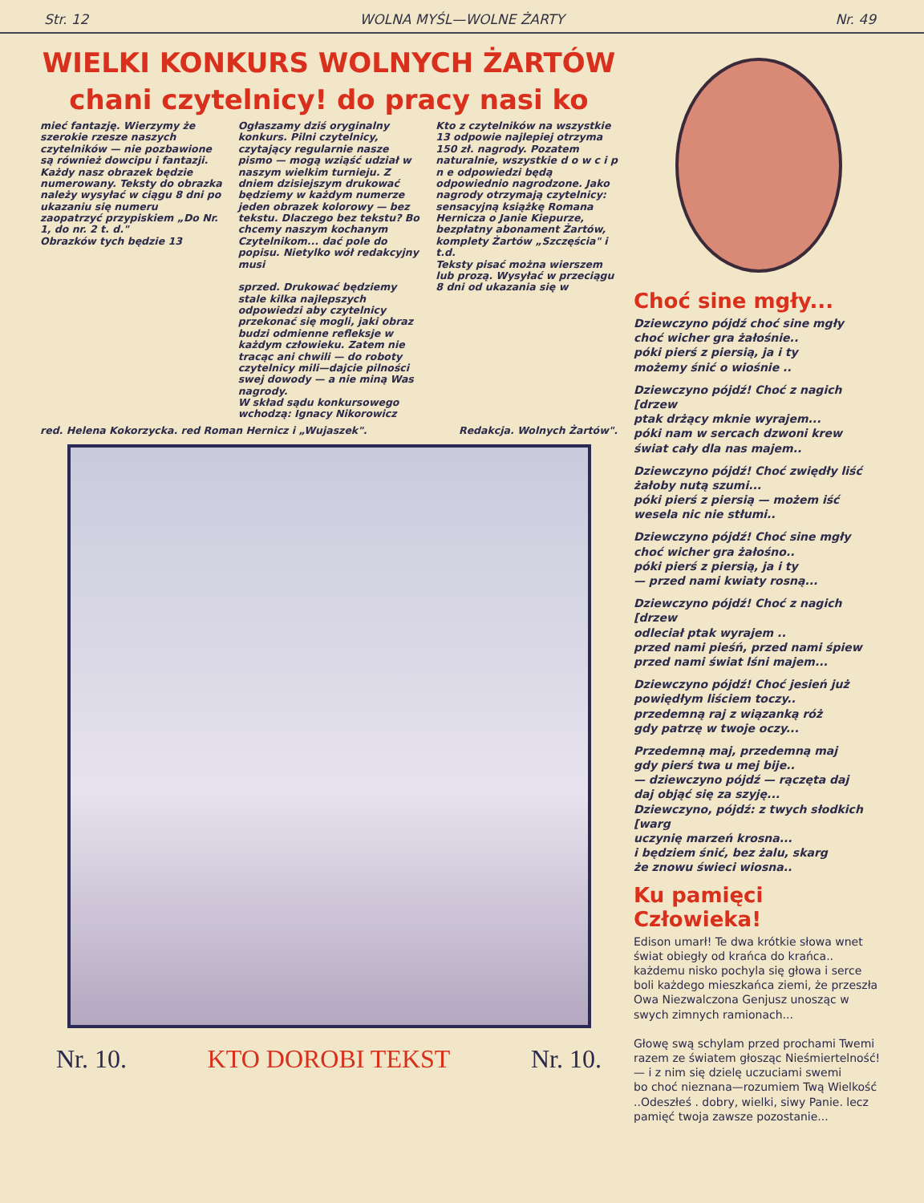Str. 12 WOLNA MYŚL—WOLNE ŻARTY Nr. 49
WIELKI KONKURS WOLNYCH ŻARTÓW
chani czytelnicy! do pracy nasi ko
mieć fantazję. Wierzymy że szerokie rzesze naszych czytelników — nie pozbawione są również dowcipu i fantazji. Każdy nasz obrazek będzie numerowany. Teksty do obrazka należy wysyłać w ciągu 8 dni po ukazaniu się numeru zaopatrzyć przypiskiem „Do Nr. 1, do nr. 2 t. d."
Obrazków tych będzie 13
Ogłaszamy dziś oryginalny konkurs. Pilni czytelnicy, czytający regularnie nasze pismo — mogą wziąść udział w naszym wielkim turnieju. Z dniem dzisiejszym drukować będziemy w każdym numerze jeden obrazek kolorowy — bez tekstu. Dlaczego bez tekstu? Bo chcemy naszym kochanym Czytelnikom... dać pole do popisu. Nietylko wół redakcyjny musi
sprzed. Drukować będziemy stale kilka najlepszych odpowiedzi aby czytelnicy przekonać się mogli, jaki obraz budzi odmienne refleksje w każdym człowieku. Zatem nie tracąc ani chwili — do roboty czytelnicy mili—dajcie pilności swej dowody — a nie miną Was nagrody.
W skład sądu konkursowego wchodzą: Ignacy Nikorowicz
Kto z czytelników na wszystkie 13 odpowie najlepiej otrzyma 150 zł. nagrody. Pozatem naturalnie, wszystkie d o w c i p n e odpowiedzi będą odpowiednio nagrodzone. Jako nagrody otrzymają czytelnicy: sensacyjną książkę Romana Hernicza o Janie Kiepurze, bezpłatny abonament Żartów, komplety Żartów „Szczęścia" i t.d.
Teksty pisać można wierszem lub prozą. Wysyłać w przeciągu 8 dni od ukazania się w
red. Helena Kokorzycka. red Roman Hernicz i „Wujaszek". Redakcja. Wolnych Żartów".
Nr. 10. KTO DOROBI TEKST Nr. 10.
Choć sine mgły...
Dziewczyno pójdź choć sine mgły
choć wicher gra żałośnie..
póki pierś z piersią, ja i ty
możemy śnić o wiośnie ..
Dziewczyno pójdź! Choć z nagich [drzew
ptak drżący mknie wyrajem...
póki nam w sercach dzwoni krew
świat cały dla nas majem..
Dziewczyno pójdź! Choć zwiędły liść
żałoby nutą szumi...
póki pierś z piersią — możem iść
wesela nic nie stłumi..
Dziewczyno pójdź! Choć sine mgły
choć wicher gra żałośno..
póki pierś z piersią, ja i ty
— przed nami kwiaty rosną...
Dziewczyno pójdź! Choć z nagich [drzew
odleciał ptak wyrajem ..
przed nami pieśń, przed nami śpiew
przed nami świat lśni majem...
Dziewczyno pójdź! Choć jesień już
powiędłym liściem toczy..
przedemną raj z wiązanką róż
gdy patrzę w twoje oczy...
Przedemną maj, przedemną maj
gdy pierś twa u mej bije..
— dziewczyno pójdź — rączęta daj
daj objąć się za szyję...
Dziewczyno, pójdź: z twych słodkich [warg
uczynię marzeń krosna...
i będziem śnić, bez żalu, skarg
że znowu świeci wiosna..
Ku pamięci Człowieka!
Edison umarł! Te dwa krótkie słowa wnet świat obiegły od krańca do krańca..
każdemu nisko pochyla się głowa i serce boli każdego mieszkańca ziemi, że przeszła Owa Niezwalczona Genjusz unosząc w swych zimnych ramionach...
Głowę swą schylam przed prochami Twemi
razem ze światem głosząc Nieśmiertelność!
— i z nim się dzielę uczuciami swemi
bo choć nieznana—rozumiem Twą Wielkość
..Odeszłeś . dobry, wielki, siwy Panie. lecz pamięć twoja zawsze pozostanie...